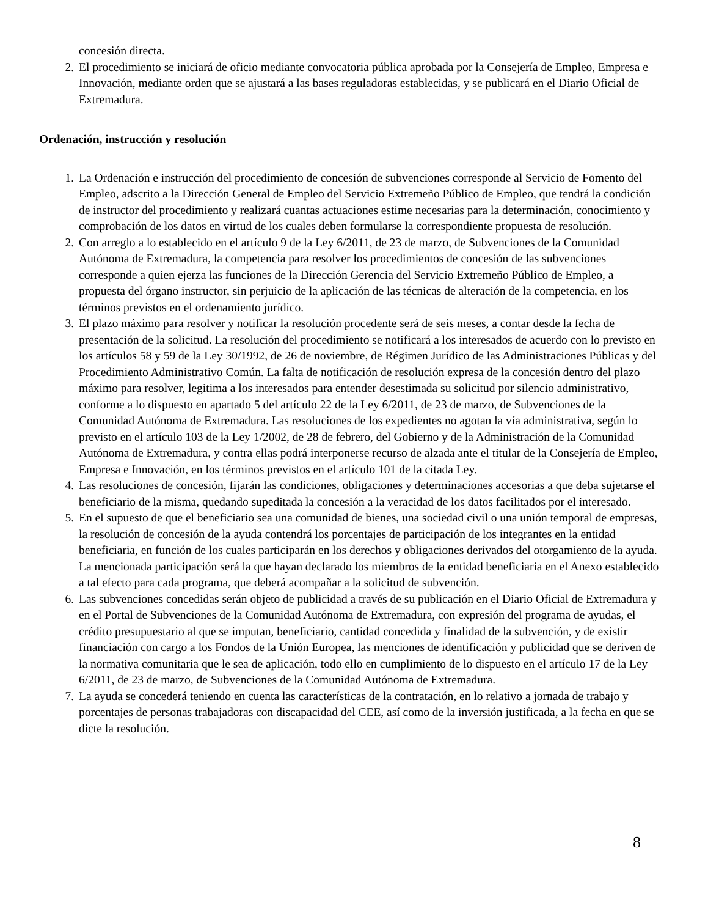concesión directa.
2. El procedimiento se iniciará de oficio mediante convocatoria pública aprobada por la Consejería de Empleo, Empresa e Innovación, mediante orden que se ajustará a las bases reguladoras establecidas, y se publicará en el Diario Oficial de Extremadura.
Ordenación, instrucción y resolución
1. La Ordenación e instrucción del procedimiento de concesión de subvenciones corresponde al Servicio de Fomento del Empleo, adscrito a la Dirección General de Empleo del Servicio Extremeño Público de Empleo, que tendrá la condición de instructor del procedimiento y realizará cuantas actuaciones estime necesarias para la determinación, conocimiento y comprobación de los datos en virtud de los cuales deben formularse la correspondiente propuesta de resolución.
2. Con arreglo a lo establecido en el artículo 9 de la Ley 6/2011, de 23 de marzo, de Subvenciones de la Comunidad Autónoma de Extremadura, la competencia para resolver los procedimientos de concesión de las subvenciones corresponde a quien ejerza las funciones de la Dirección Gerencia del Servicio Extremeño Público de Empleo, a propuesta del órgano instructor, sin perjuicio de la aplicación de las técnicas de alteración de la competencia, en los términos previstos en el ordenamiento jurídico.
3. El plazo máximo para resolver y notificar la resolución procedente será de seis meses, a contar desde la fecha de presentación de la solicitud. La resolución del procedimiento se notificará a los interesados de acuerdo con lo previsto en los artículos 58 y 59 de la Ley 30/1992, de 26 de noviembre, de Régimen Jurídico de las Administraciones Públicas y del Procedimiento Administrativo Común. La falta de notificación de resolución expresa de la concesión dentro del plazo máximo para resolver, legitima a los interesados para entender desestimada su solicitud por silencio administrativo, conforme a lo dispuesto en apartado 5 del artículo 22 de la Ley 6/2011, de 23 de marzo, de Subvenciones de la Comunidad Autónoma de Extremadura. Las resoluciones de los expedientes no agotan la vía administrativa, según lo previsto en el artículo 103 de la Ley 1/2002, de 28 de febrero, del Gobierno y de la Administración de la Comunidad Autónoma de Extremadura, y contra ellas podrá interponerse recurso de alzada ante el titular de la Consejería de Empleo, Empresa e Innovación, en los términos previstos en el artículo 101 de la citada Ley.
4. Las resoluciones de concesión, fijarán las condiciones, obligaciones y determinaciones accesorias a que deba sujetarse el beneficiario de la misma, quedando supeditada la concesión a la veracidad de los datos facilitados por el interesado.
5. En el supuesto de que el beneficiario sea una comunidad de bienes, una sociedad civil o una unión temporal de empresas, la resolución de concesión de la ayuda contendrá los porcentajes de participación de los integrantes en la entidad beneficiaria, en función de los cuales participarán en los derechos y obligaciones derivados del otorgamiento de la ayuda. La mencionada participación será la que hayan declarado los miembros de la entidad beneficiaria en el Anexo establecido a tal efecto para cada programa, que deberá acompañar a la solicitud de subvención.
6. Las subvenciones concedidas serán objeto de publicidad a través de su publicación en el Diario Oficial de Extremadura y en el Portal de Subvenciones de la Comunidad Autónoma de Extremadura, con expresión del programa de ayudas, el crédito presupuestario al que se imputan, beneficiario, cantidad concedida y finalidad de la subvención, y de existir financiación con cargo a los Fondos de la Unión Europea, las menciones de identificación y publicidad que se deriven de la normativa comunitaria que le sea de aplicación, todo ello en cumplimiento de lo dispuesto en el artículo 17 de la Ley 6/2011, de 23 de marzo, de Subvenciones de la Comunidad Autónoma de Extremadura.
7. La ayuda se concederá teniendo en cuenta las características de la contratación, en lo relativo a jornada de trabajo y porcentajes de personas trabajadoras con discapacidad del CEE, así como de la inversión justificada, a la fecha en que se dicte la resolución.
8